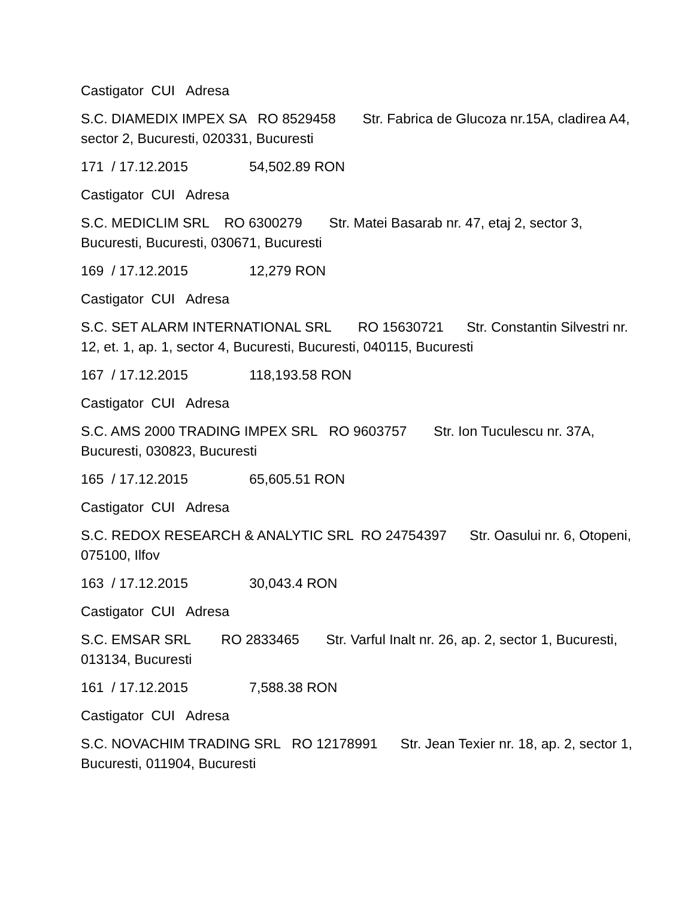Castigator CUI Adresa
S.C. DIAMEDIX IMPEX SA RO 8529458 Str. Fabrica de Glucoza nr.15A, cladirea A4, sector 2, Bucuresti, 020331, Bucuresti
171 / 17.12.2015 54,502.89 RON
Castigator CUI Adresa
S.C. MEDICLIM SRL RO 6300279 Str. Matei Basarab nr. 47, etaj 2, sector 3, Bucuresti, Bucuresti, 030671, Bucuresti
169 / 17.12.2015 12,279 RON
Castigator CUI Adresa
S.C. SET ALARM INTERNATIONAL SRL RO 15630721 Str. Constantin Silvestri nr. 12, et. 1, ap. 1, sector 4, Bucuresti, Bucuresti, 040115, Bucuresti
167 / 17.12.2015 118,193.58 RON
Castigator CUI Adresa
S.C. AMS 2000 TRADING IMPEX SRL RO 9603757 Str. Ion Tuculescu nr. 37A, Bucuresti, 030823, Bucuresti
165 / 17.12.2015 65,605.51 RON
Castigator CUI Adresa
S.C. REDOX RESEARCH & ANALYTIC SRL RO 24754397 Str. Oasului nr. 6, Otopeni, 075100, Ilfov
163 / 17.12.2015 30,043.4 RON
Castigator CUI Adresa
S.C. EMSAR SRL RO 2833465 Str. Varful Inalt nr. 26, ap. 2, sector 1, Bucuresti, 013134, Bucuresti
161 / 17.12.2015 7,588.38 RON
Castigator CUI Adresa
S.C. NOVACHIM TRADING SRL RO 12178991 Str. Jean Texier nr. 18, ap. 2, sector 1, Bucuresti, 011904, Bucuresti